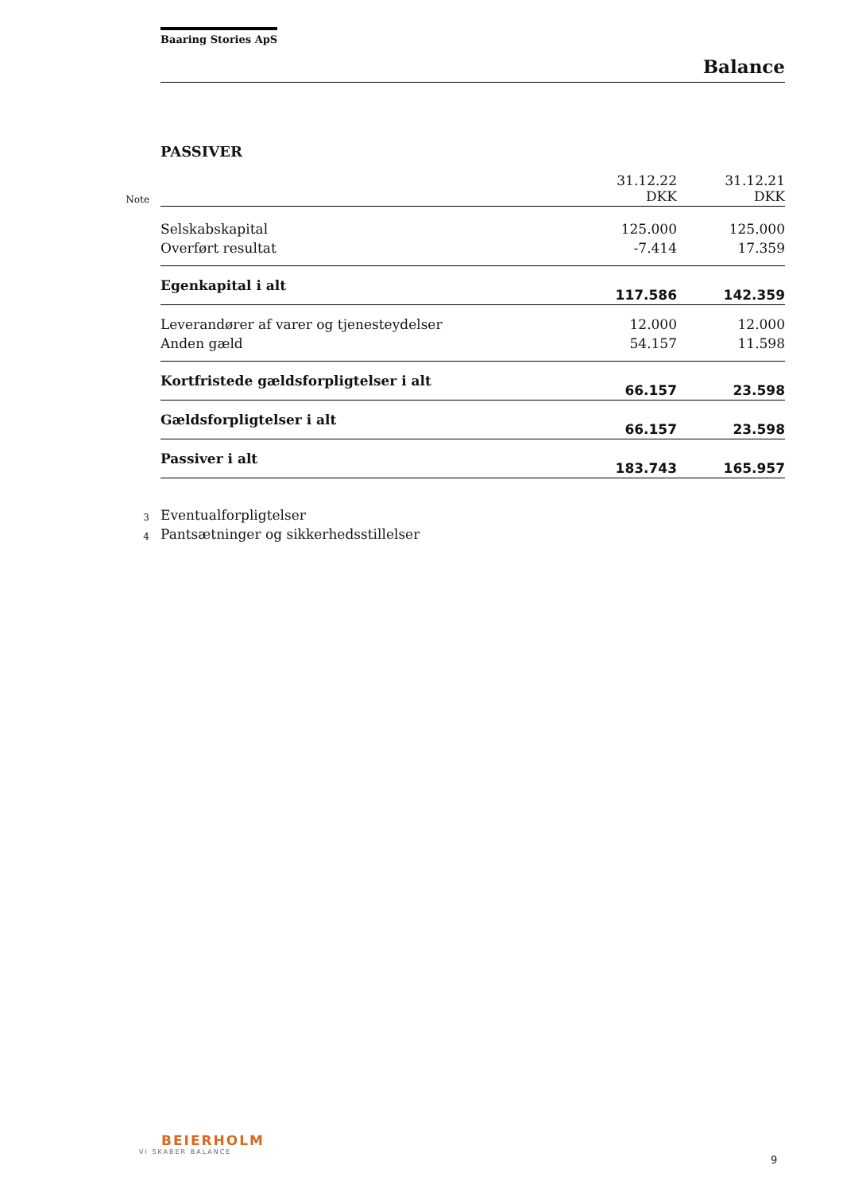Baaring Stories ApS
Balance
PASSIVER
| Note | | 31.12.22 DKK | 31.12.21 DKK |
| | Selskabskapital | 125.000 | 125.000 |
| | Overført resultat | -7.414 | 17.359 |
| | Egenkapital i alt | 117.586 | 142.359 |
| | Leverandører af varer og tjenesteydelser | 12.000 | 12.000 |
| | Anden gæld | 54.157 | 11.598 |
| | Kortfristede gældsforpligtelser i alt | 66.157 | 23.598 |
| | Gældsforpligtelser i alt | 66.157 | 23.598 |
| | Passiver i alt | 183.743 | 165.957 |
| 3 | Eventualforpligtelser | | |
| 4 | Pantsætninger og sikkerhedsstillelser | | |
BEIERHOLM
VI SKABER BALANCE
9